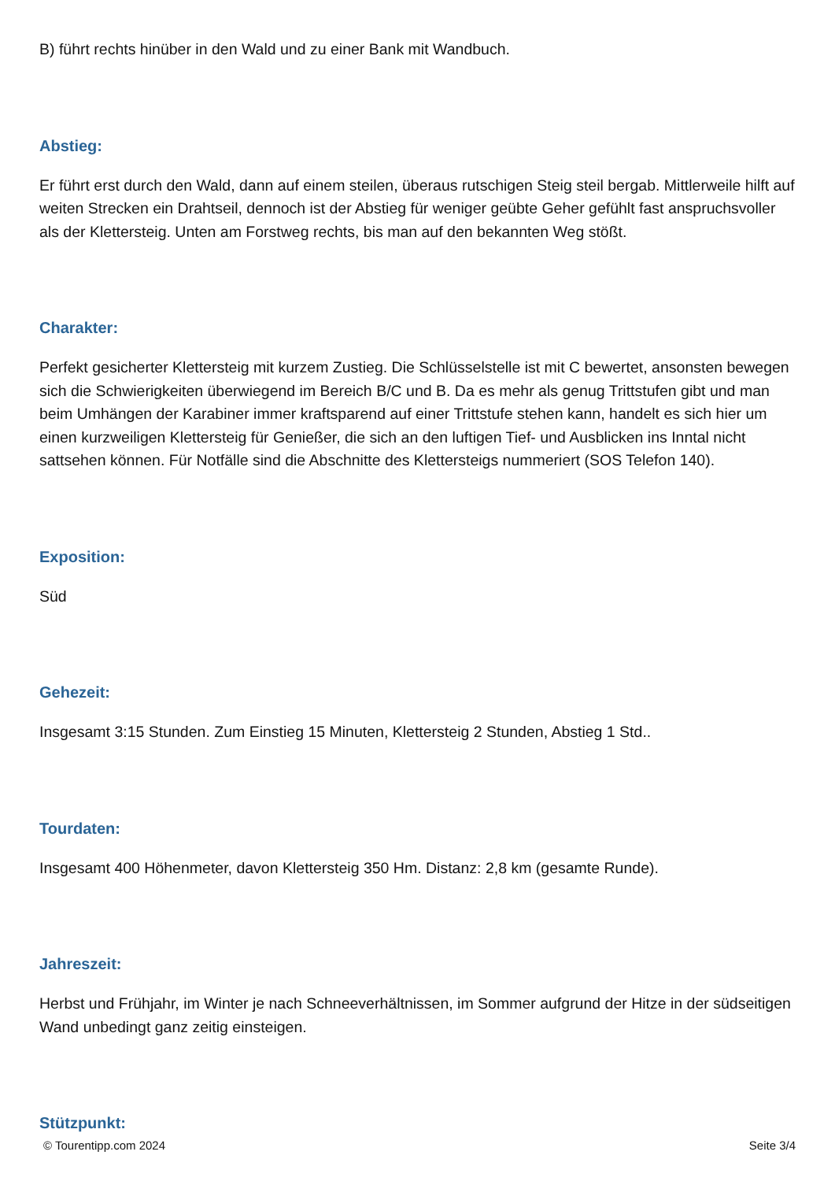B) führt rechts hinüber in den Wald und zu einer Bank mit Wandbuch.
Abstieg:
Er führt erst durch den Wald, dann auf einem steilen, überaus rutschigen Steig steil bergab. Mittlerweile hilft auf weiten Strecken ein Drahtseil, dennoch ist der Abstieg für weniger geübte Geher gefühlt fast anspruchsvoller als der Klettersteig. Unten am Forstweg rechts, bis man auf den bekannten Weg stößt.
Charakter:
Perfekt gesicherter Klettersteig mit kurzem Zustieg. Die Schlüsselstelle ist mit C bewertet, ansonsten bewegen sich die Schwierigkeiten überwiegend im Bereich B/C und B. Da es mehr als genug Trittstufen gibt und man beim Umhängen der Karabiner immer kraftsparend auf einer Trittstufe stehen kann, handelt es sich hier um einen kurzweiligen Klettersteig für Genießer, die sich an den luftigen Tief- und Ausblicken ins Inntal nicht sattsehen können. Für Notfälle sind die Abschnitte des Klettersteigs nummeriert (SOS Telefon 140).
Exposition:
Süd
Gehezeit:
Insgesamt 3:15 Stunden. Zum Einstieg 15 Minuten, Klettersteig 2 Stunden, Abstieg 1 Std..
Tourdaten:
Insgesamt 400 Höhenmeter, davon Klettersteig 350 Hm. Distanz: 2,8 km (gesamte Runde).
Jahreszeit:
Herbst und Frühjahr, im Winter je nach Schneeverhältnissen, im Sommer aufgrund der Hitze in der südseitigen Wand unbedingt ganz zeitig einsteigen.
Stützpunkt:
© Tourentipp.com 2024 Seite 3/4